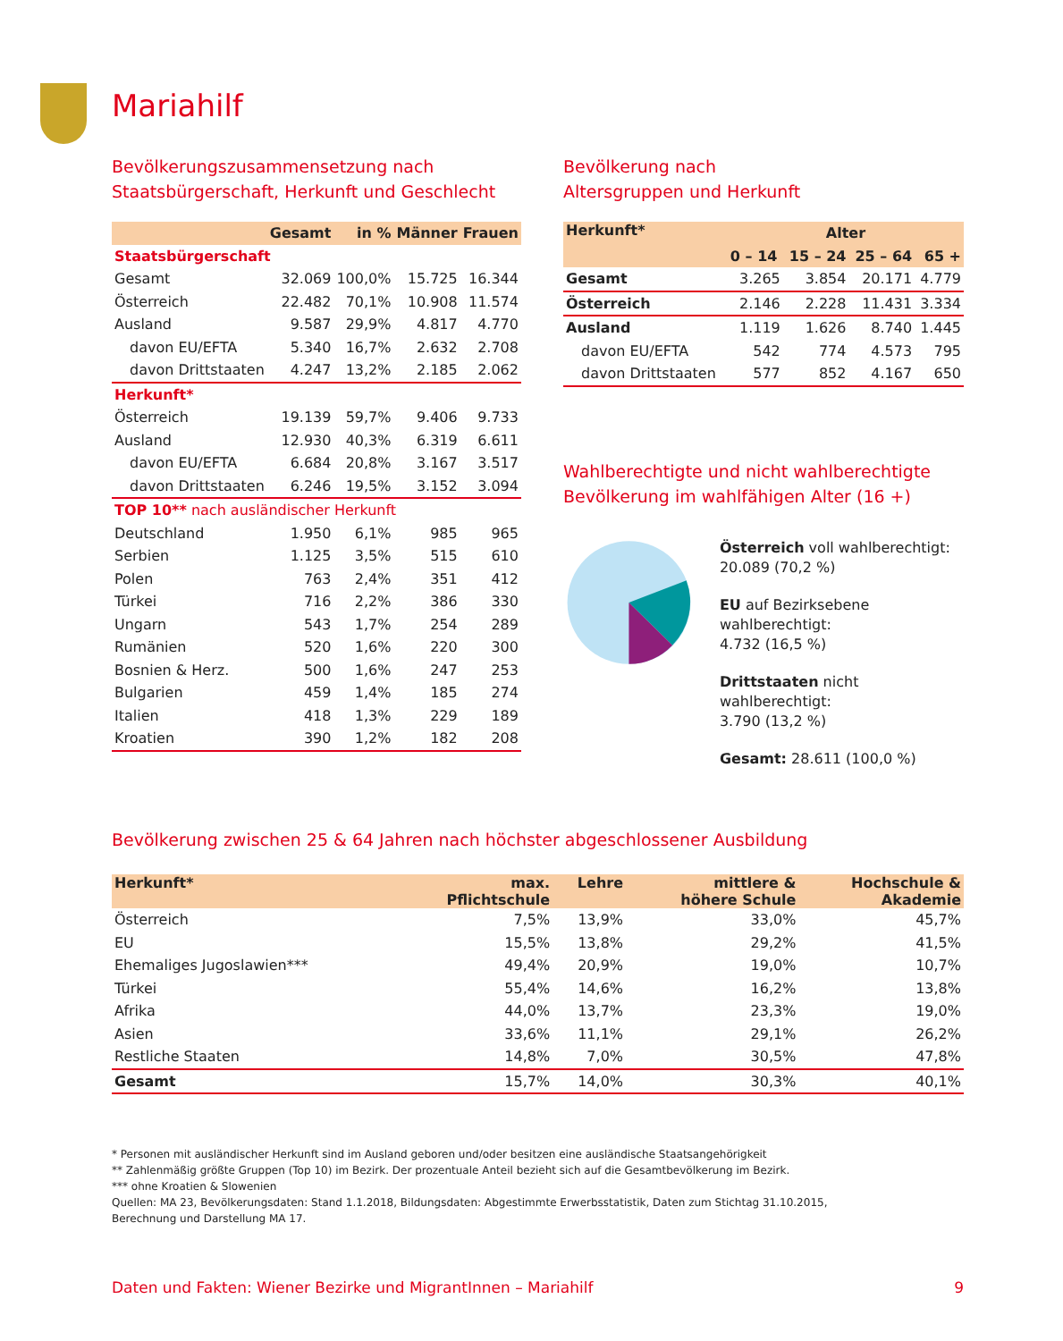Mariahilf
Bevölkerungszusammensetzung nach
Staatsbürgerschaft, Herkunft und Geschlecht
| | Gesamt | in % | Männer | Frauen |
| --- | --- | --- | --- | --- |
| Staatsbürgerschaft | | | | |
| Gesamt | 32.069 | 100,0% | 15.725 | 16.344 |
| Österreich | 22.482 | 70,1% | 10.908 | 11.574 |
| Ausland | 9.587 | 29,9% | 4.817 | 4.770 |
| davon EU/EFTA | 5.340 | 16,7% | 2.632 | 2.708 |
| davon Drittstaaten | 4.247 | 13,2% | 2.185 | 2.062 |
| Herkunft* | | | | |
| Österreich | 19.139 | 59,7% | 9.406 | 9.733 |
| Ausland | 12.930 | 40,3% | 6.319 | 6.611 |
| davon EU/EFTA | 6.684 | 20,8% | 3.167 | 3.517 |
| davon Drittstaaten | 6.246 | 19,5% | 3.152 | 3.094 |
| TOP 10** nach ausländischer Herkunft | | | | |
| Deutschland | 1.950 | 6,1% | 985 | 965 |
| Serbien | 1.125 | 3,5% | 515 | 610 |
| Polen | 763 | 2,4% | 351 | 412 |
| Türkei | 716 | 2,2% | 386 | 330 |
| Ungarn | 543 | 1,7% | 254 | 289 |
| Rumänien | 520 | 1,6% | 220 | 300 |
| Bosnien & Herz. | 500 | 1,6% | 247 | 253 |
| Bulgarien | 459 | 1,4% | 185 | 274 |
| Italien | 418 | 1,3% | 229 | 189 |
| Kroatien | 390 | 1,2% | 182 | 208 |
Bevölkerung nach
Altersgruppen und Herkunft
| Herkunft* | Alter | | | |
| --- | --- | --- | --- | --- |
| | 0 – 14 | 15 – 24 | 25 – 64 | 65 + |
| Gesamt | 3.265 | 3.854 | 20.171 | 4.779 |
| Österreich | 2.146 | 2.228 | 11.431 | 3.334 |
| Ausland | 1.119 | 1.626 | 8.740 | 1.445 |
| davon EU/EFTA | 542 | 774 | 4.573 | 795 |
| davon Drittstaaten | 577 | 852 | 4.167 | 650 |
Wahlberechtigte und nicht wahlberechtigte
Bevölkerung im wahlfähigen Alter (16 +)
Österreich voll wahlberechtigt:
20.089 (70,2 %)
EU auf Bezirksebene wahlberechtigt:
4.732 (16,5 %)
Drittstaaten nicht wahlberechtigt:
3.790 (13,2 %)
Gesamt: 28.611 (100,0 %)
Bevölkerung zwischen 25 & 64 Jahren nach höchster abgeschlossener Ausbildung
| Herkunft* | max. Pflichtschule | Lehre | mittlere & höhere Schule | Hochschule & Akademie |
| --- | --- | --- | --- | --- |
| Österreich | 7,5% | 13,9% | 33,0% | 45,7% |
| EU | 15,5% | 13,8% | 29,2% | 41,5% |
| Ehemaliges Jugoslawien*** | 49,4% | 20,9% | 19,0% | 10,7% |
| Türkei | 55,4% | 14,6% | 16,2% | 13,8% |
| Afrika | 44,0% | 13,7% | 23,3% | 19,0% |
| Asien | 33,6% | 11,1% | 29,1% | 26,2% |
| Restliche Staaten | 14,8% | 7,0% | 30,5% | 47,8% |
| Gesamt | 15,7% | 14,0% | 30,3% | 40,1% |
* Personen mit ausländischer Herkunft sind im Ausland geboren und/oder besitzen eine ausländische Staatsangehörigkeit
** Zahlenmäßig größte Gruppen (Top 10) im Bezirk. Der prozentuale Anteil bezieht sich auf die Gesamtbevölkerung im Bezirk.
*** ohne Kroatien & Slowenien
Quellen: MA 23, Bevölkerungsdaten: Stand 1.1.2018, Bildungsdaten: Abgestimmte Erwerbsstatistik, Daten zum Stichtag 31.10.2015,
Berechnung und Darstellung MA 17.
Daten und Fakten: Wiener Bezirke und MigrantInnen – Mariahilf 9